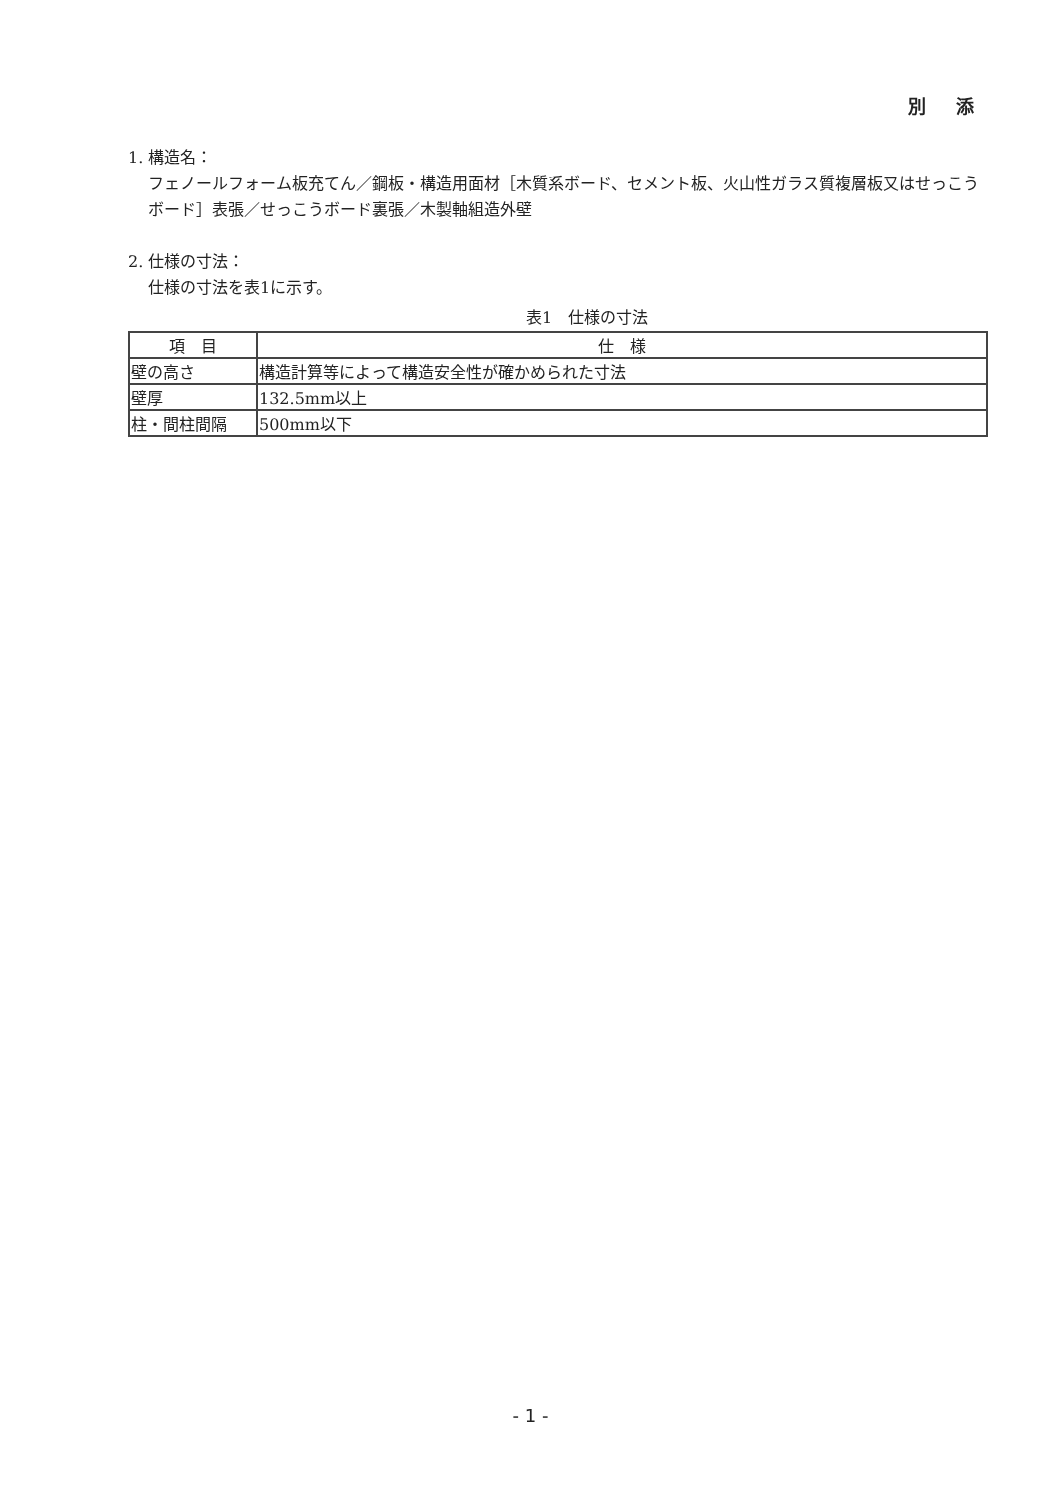別 添
1. 構造名：
フェノールフォーム板充てん／鋼板・構造用面材［木質系ボード、セメント板、火山性ガラス質複層板又はせっこうボード］表張／せっこうボード裏張／木製軸組造外壁
2. 仕様の寸法：
仕様の寸法を表1に示す。
表1　仕様の寸法
| 項 目 | 仕 様 |
| --- | --- |
| 壁の高さ | 構造計算等によって構造安全性が確かめられた寸法 |
| 壁厚 | 132.5mm以上 |
| 柱・間柱間隔 | 500mm以下 |
- 1 -